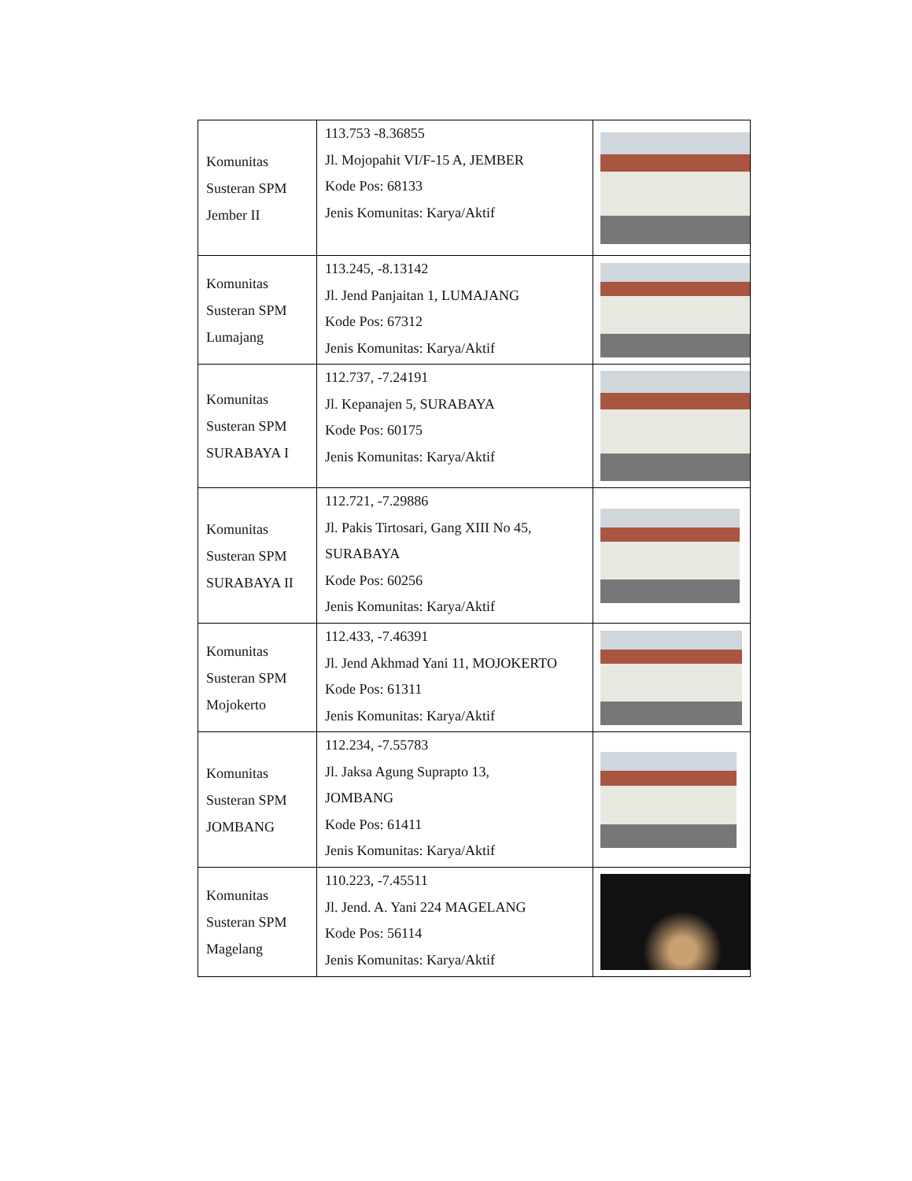| Komunitas Susteran SPM Jember II | 113.753 -8.36855 Jl. Mojopahit VI/F-15 A, JEMBER Kode Pos: 68133 Jenis Komunitas: Karya/Aktif | |
| Komunitas Susteran SPM Lumajang | 113.245, -8.13142 Jl. Jend Panjaitan 1, LUMAJANG Kode Pos: 67312 Jenis Komunitas: Karya/Aktif | |
| Komunitas Susteran SPM SURABAYA I | 112.737, -7.24191 Jl. Kepanajen 5, SURABAYA Kode Pos: 60175 Jenis Komunitas: Karya/Aktif | |
| Komunitas Susteran SPM SURABAYA II | 112.721, -7.29886 Jl. Pakis Tirtosari, Gang XIII No 45, SURABAYA Kode Pos: 60256 Jenis Komunitas: Karya/Aktif | |
| Komunitas Susteran SPM Mojokerto | 112.433, -7.46391 Jl. Jend Akhmad Yani 11, MOJOKERTO Kode Pos: 61311 Jenis Komunitas: Karya/Aktif | |
| Komunitas Susteran SPM JOMBANG | 112.234, -7.55783 Jl. Jaksa Agung Suprapto 13, JOMBANG Kode Pos: 61411 Jenis Komunitas: Karya/Aktif | |
| Komunitas Susteran SPM Magelang | 110.223, -7.45511 Jl. Jend. A. Yani 224 MAGELANG Kode Pos: 56114 Jenis Komunitas: Karya/Aktif | |